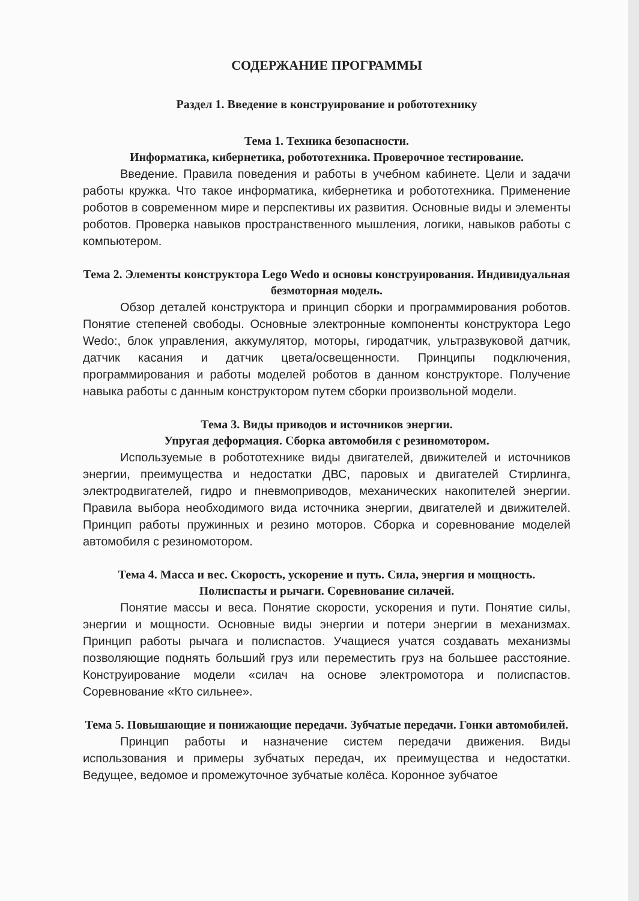СОДЕРЖАНИЕ ПРОГРАММЫ
Раздел 1. Введение в конструирование и робототехнику
Тема 1. Техника безопасности.
Информатика, кибернетика, робототехника. Проверочное тестирование.
Введение. Правила поведения и работы в учебном кабинете. Цели и задачи работы кружка. Что такое информатика, кибернетика и робототехника. Применение роботов в современном мире и перспективы их развития. Основные виды и элементы роботов. Проверка навыков пространственного мышления, логики, навыков работы с компьютером.
Тема 2. Элементы конструктора Lego Wedo и основы конструирования. Индивидуальная безмоторная модель.
Обзор деталей конструктора и принцип сборки и программирования роботов. Понятие степеней свободы. Основные электронные компоненты конструктора Lego Wedo:, блок управления, аккумулятор, моторы, гиродатчик, ультразвуковой датчик, датчик касания и датчик цвета/освещенности. Принципы подключения, программирования и работы моделей роботов в данном конструкторе. Получение навыка работы с данным конструктором путем сборки произвольной модели.
Тема 3. Виды приводов и источников энергии.
Упругая деформация. Сборка автомобиля с резиномотором.
Используемые в робототехнике виды двигателей, движителей и источников энергии, преимущества и недостатки ДВС, паровых и двигателей Стирлинга, электродвигателей, гидро и пневмоприводов, механических накопителей энергии. Правила выбора необходимого вида источника энергии, двигателей и движителей. Принцип работы пружинных и резино моторов. Сборка и соревнование моделей автомобиля с резиномотором.
Тема 4. Масса и вес. Скорость, ускорение и путь. Сила, энергия и мощность. Полиспасты и рычаги. Соревнование силачей.
Понятие массы и веса. Понятие скорости, ускорения и пути. Понятие силы, энергии и мощности. Основные виды энергии и потери энергии в механизмах. Принцип работы рычага и полиспастов. Учащиеся учатся создавать механизмы позволяющие поднять больший груз или переместить груз на большее расстояние. Конструирование модели «силач на основе электромотора и полиспастов. Соревнование «Кто сильнее».
Тема 5. Повышающие и понижающие передачи. Зубчатые передачи. Гонки автомобилей.
Принцип работы и назначение систем передачи движения. Виды использования и примеры зубчатых передач, их преимущества и недостатки. Ведущее, ведомое и промежуточное зубчатые колёса. Коронное зубчатое